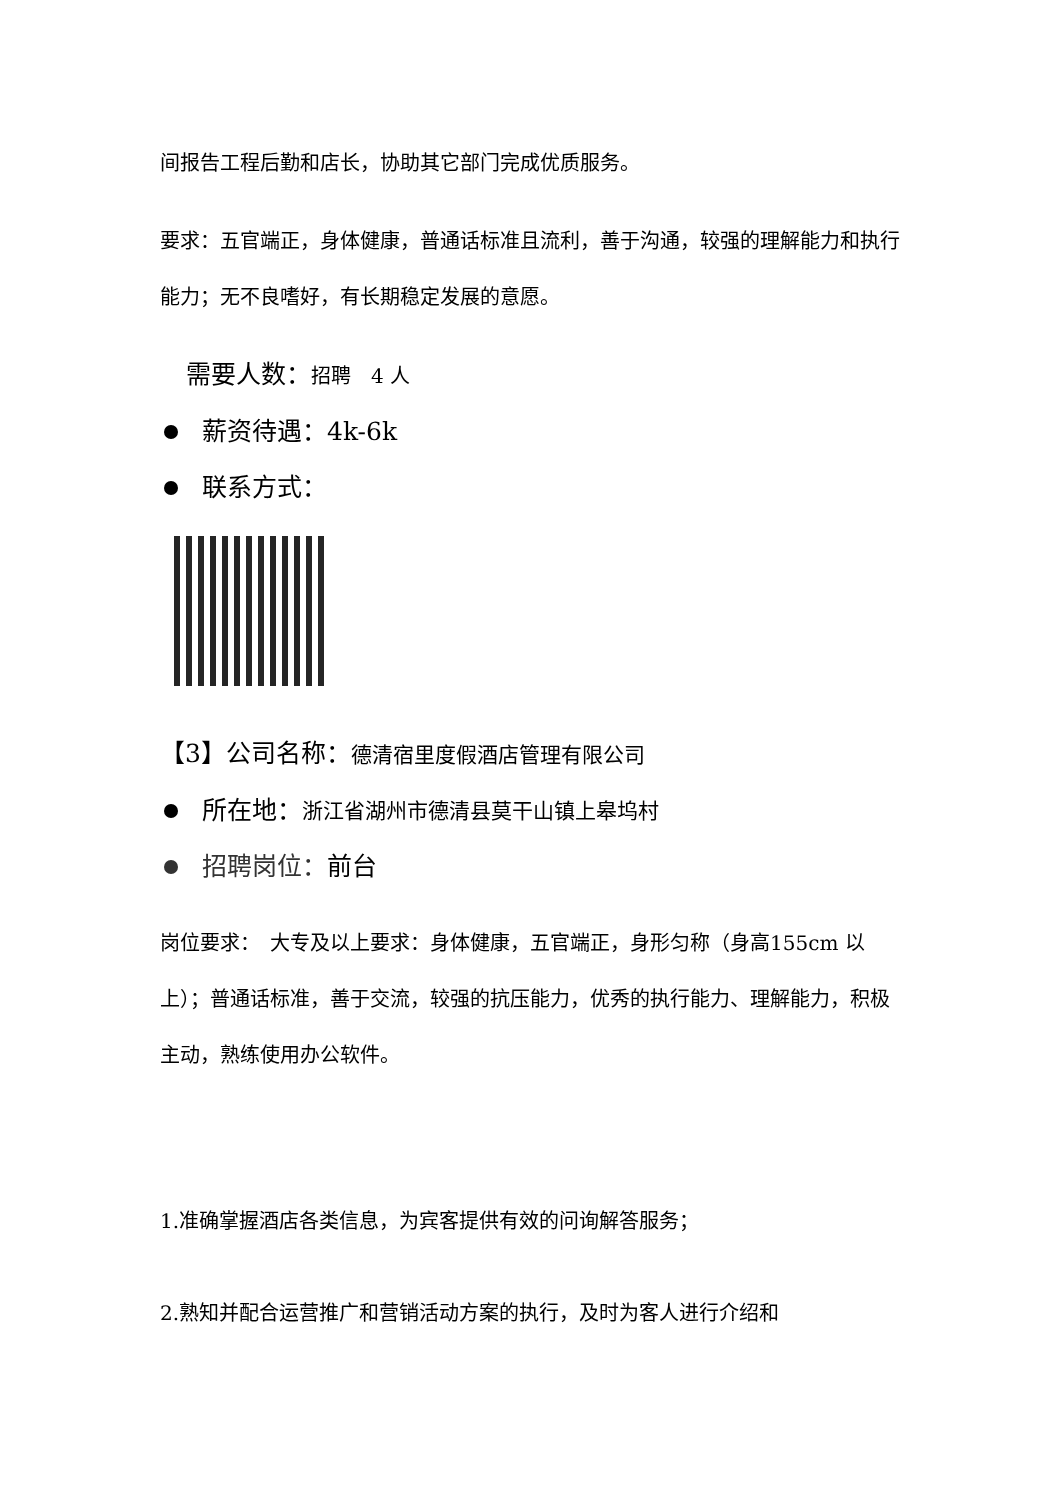间报告工程后勤和店长，协助其它部门完成优质服务。
要求：五官端正，身体健康，普通话标准且流利，善于沟通，较强的理解能力和执行能力；无不良嗜好，有长期稳定发展的意愿。
需要人数：招聘　4 人
薪资待遇：4k-6k
联系方式：
【3】公司名称：德清宿里度假酒店管理有限公司
所在地： 浙江省湖州市德清县莫干山镇上皋坞村
招聘岗位： 前台
岗位要求：　大专及以上要求：身体健康，五官端正，身形匀称（身高155cm 以上）；普通话标准，善于交流，较强的抗压能力，优秀的执行能力、理解能力，积极主动，熟练使用办公软件。
1.准确掌握酒店各类信息，为宾客提供有效的问询解答服务；
2.熟知并配合运营推广和营销活动方案的执行，及时为客人进行介绍和